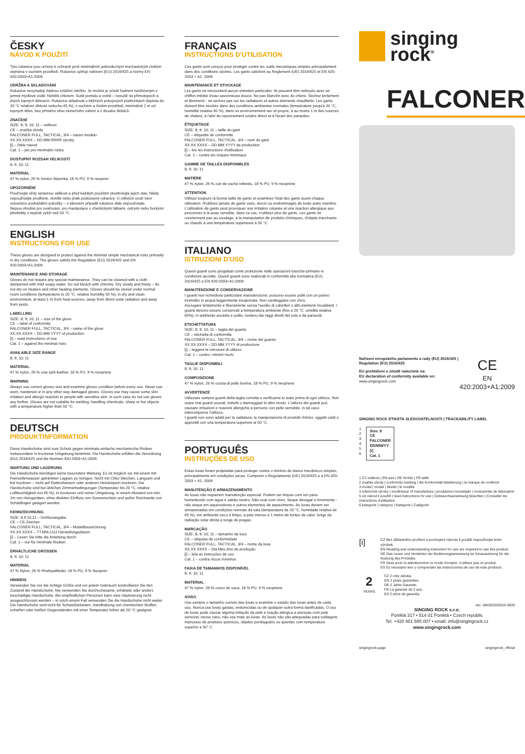ČESKY
NÁVOD K POUŽITÍ
Tyto rukavice jsou určeny k ochraně proti minimálním jednoduchým mechanickým rizikům zejména v suchém prostředí. Rukavice splňují nařízení (EU) 2016/425 a normy EN 420:2003+A1:2009.
ÚDRŽBA A SKLADOVÁNÍ
Rukavice nevyžadují žádnou zvláštní údržbu. Je možné je očistit hadrem navlhčeným v jemné mýdlové vodě. Nebělit chlorem. Sušit pomalu a volně – nesušit na přímotopech a jiných topných tělesech. Rukavice skladovat v běžných pokojových podmínkách (teplota do 20 °C relativní vlhkost vzduchu 65 %), v suchém a čistém prostředí, minimálně 1 m od topných těles, bez přímého vlivu slunečního záření a z dosahu škůdců.
ZNAČENÍ
SIZE: 8; 9; 10; 11 – velikost
CE – značka shody
FALCONER FULL, TACTICAL, 3/4 – název modelu
XX.XX.XXXX – DD.MM.RRRR výroby
[i] – čtěte návod
Cat. 1 – jen pro minimální rizika
DOSTUPNÝ ROZSAH VELIKOSTÍ
8; 9; 10; 11
MATERIÁL
47 % nylon, 26 % hovězí štípenka, 18 % PU, 9 % neopren
UPOZORNĚNÍ
Používejte vždy správnou velikost a před každým použitím zkontrolujte jejich stav. Nikdy nepoužívejte prodřené, ztvrdlé nebo jinak poškozené rukavice. U citlivých osob není vyloučeno podráždění pokožky – v takovém případě rukavice dále nepoužívejte.
Nejsou vhodné pro svařování, pro manipulace s chemickými látkami, ostrými nebo horkými předměty o teplotě vyšší než 50 °C.
ENGLISH
INSTRUCTIONS FOR USE
These gloves are designed to protect against the minimal simple mechanical risks primarily in dry conditions. The gloves satisfy the Regulation (EU) 2016/425 and EN 420:2003+A1:2009.
MAINTENANCE AND STORAGE
Gloves do not require any special maintenance. They can be cleaned with a cloth dampened with mild soapy water. Do not bleach with chlorine. Dry slowly and freely – do not dry on heaters and other heating elements. Gloves should be stored under normal room conditions (temperature to 20 °C, relative humidity 65 %), in dry and clean environment, at least 1 m from heat sources, away from direct solar radiation and away from pests.
LABELLING
SIZE: 8; 9; 10; 11 – size of the glove
CE – label of conformity
FALCONER FULL, TACTICAL, 3/4 – name of the glove
XX.XX.XXXX – DD.MM.YYYY of production
[i] – read instructions of use
Cat. 1 – against the minimal risks
AVAILABLE SIZE RANGE
8; 9; 10; 11
MATERIAL
47 % nylon, 26 % cow split leather, 18 % PU, 9 % neoprene
WARNING
Always use correct gloves size and examine gloves condition before every use. Never use worn, hardened or in any other way damaged gloves. Gloves use may cause some skin irritation and allergic reaction to people with sensitive skin, in such case do not use gloves any further. Gloves are not suitable for welding, handling chemicals, sharp or hot objects with a temperature higher than 50 °C.
DEUTSCH
PRODUKTINFORMATION
Diese Handschuhe sind zum Schutz gegen minimale einfache mechanische Risiken insbesondere in trockener Umgebung bestimmt. Die Handschuhe erfüllen die Verordnung (EU) 2016/425 und die Normen 420:2003+A1:2009.
WARTUNG UND LAGERUNG
Die Handschuhe benötigen keine besondere Wartung. Es ist möglich sie mit einem mit Feinseifenwasser getränkten Lappen zu reinigen. Nicht mit Chlor bleichen. Langsam und frei trocknen – nicht auf Elektroheizern oder anderen Heizkörpern trocknen. Die Handschuhe sind bei üblichen Zimmerbedingungen (Temperatur bis 20 °C, relative Luftfeuchtigkeit von 65 %), in trockener und reiner Umgebung, in einem Abstand von min. 1m von Heizgeräten, ohne direkten Einfluss von Sonnenschein und außer Reichweite von Schädlingen gelagert werden.
KENNZEICHNUNG
SIZE: 8,9,10,11 – Größenangabe
CE – CE-Zeichen
FALCONER FULL, TACTICAL, 3/4 – Modellbezeichnung
XX.XX.XXXX – TT.MM.JJJJ Herstellungsdatum
[i] – Lesen Sie bitte die Anleitung durch
Cat. 1 – nur für minimale Risiken
ERHÄLTLICHE GRÖSSEN
8; 9; 10; 11
MATERIAL
47 % Nylon, 26 % Rindspaltleder, 18 % PU, 9 % Neopren
HINWEIS
Verwenden Sie nur die richtige Größe und vor jedem Gebrauch kontrollieren Sie den Zustand der Handschuhe. Nie verwenden Sie durchscheuerte, erhärtete oder anders beschädigte Handschuhe. Bei empfindlichen Personen kann eine Hautreizung nicht ausgeschlossen werden – in solch einem Fall verwenden Sie die Handschuhe nicht weiter.
Die Handschuhe sind nicht für Schweißarbeiten, Handhabung von chemischen Stoffen, scharfen oder heißen Gegenständen mit einer Temperatur höher als 50 °C geeignet.
FRANÇAIS
INSTRUCTIONS D'UTILISATION
Ces gants sont conçus pour protéger contre les outils mécaniques simples principalement dans des conditions sèches. Les gants satisfont au Règlement (UE) 2016/425 et EN 420: 2003 + A1: 2009.
MAINTENANCE ET STOCKAGE
Les gants ne nécessitent aucun entretien particulier. Ils peuvent être nettoyés avec un chiffon imbibé d'eau savonneuse douce. Ne pas blanchir avec du chlore. Séchez lentement et librement - ne séchez pas sur les radiateurs et autres éléments chauffants. Les gants doivent être stockés dans des conditions ambiantes normales (température jusqu'à 20 °C, humidité relative 65 %), dans un environnement sec et propre, à au moins 1 m des sources de chaleur, à l'abri du rayonnement solaire direct et à l'écart des parasites.
ÉTIQUETAGE
SIZE: 8; 9; 10; 11 – taille du gant
CE – étiquette de conformité
FALCONER FULL, TACTICAL, 3/4 – nom du gant
XX.XX.XXXX – DD.MM.YYYY de production
[i] – lire les instructions d'utilisation
Cat. 1 – contre les risques minimaux
GAMME DE TAILLES DISPONIBLES
8; 9; 10; 11
MATIÈRE
47 % nylon, 26 % cuir de vache refendu, 18 % PU, 9 % néoprène
ATTENTION
Utilisez toujours la bonne taille de gants et examinez l'état des gants avant chaque utilisation. N'utilisez jamais de gants usés, durcis ou endommagés de toute autre manière. L'utilisation de gants peut provoquer une irritation cutanée et une réaction allergique aux personnes à la peau sensible, dans ce cas, n'utilisez plus de gants. Les gants ne conviennent pas au soudage, à la manipulation de produits chimiques, d'objets tranchants ou chauds à une température supérieure à 50 °C.
ITALIANO
ISTRUZIONI D'USO
Questi guanti sono progettati come protezione nelle operazioni basiche-primarie in condizioni asciutte. Questi guanti sono realizzati in conformità alla normativa (EU) 2016/425 e EN 420:2003+A1:2009.
MANUTENZIONE E CONSERVAZIONE
I guanti non richiedono particolare manutenzione; possono essere puliti con un panno inumidito in acqua leggermente insaponata. Non candeggiare con cloro.
Asciugare lentamente e liberamente senza l'ausilio di caloriferi o altri elementi riscaldanti. I guanti devono essere conservati a temperatura ambiente (fino a 20 °C, umidità relativa 65%), in ambiente asciutto e pulito, lontano dai raggi diretti del sole e da parassiti.
ETICHETTATURA
SIZE: 8; 9; 10; 11 – taglia del guanto
CE – etichetta di conformità
FALCONER FULL, TACTICAL, 3/4 – nome del guanto
XX.XX.XXXX – DD.MM.YYYY di produzione
[i] – leggere le istruzioni di utilizzo
Cat. 1 – contro i minimi rischi
TAGLIE DISPONIBILI
8; 9; 10; 11
COMPOSIZIONE
47 % nylon, 26 % crosta di pelle bovina, 18 % PU, 9 % neoprene
AVVERTENZE
Utilizzare sempre guanti della taglia corretta e verificarne lo stato prima di ogni utilizzo. Non usare mai guanti usurati, induriti o danneggiati in altro modo. L'utilizzo dei guanti può causare irritazioni e reazioni allergiche a persone con pelle sensibile, in tal caso interromperne l'utilizzo.
I guanti non sono adatti per la saldatura, la manipolazione di prodotti chimici, oggetti caldi o appuntiti con una temperatura superiore ai 50 °C.
PORTUGUÊS
INSTRUÇÕES DE USO
Estas luvas foram projetadas para proteger contra o mínimo de danos mecânicos simples, principalmente em condições secas. Cumprem o Regulamento (UE) 2016/425 e a EN 420: 2003 + A1: 2009.
MANUTENÇÃO E ARMAZENAMENTO
As luvas não requerem manutenção especial. Podem ser limpas com um pano humedecido com água e sabão neutro. Não usar com cloro. Seque devagar e livremente - não seque em aquecedores e outros elementos de aquecimento. As luvas devem ser armazenadas em condições normais da sala (temperatura de 20 °C, humidade relativa de 65 %), em ambiente seco e limpo, a pelo menos a 1 metro de fontes de calor, longe da radiação solar direta e longe de pragas.
MARCAÇÃO
SIZE: 8; 9; 10; 11 – tamanho da luva
CE – etiqueta de conformidade
FALCONER FULL, TACTICAL, 3/4 – nome da luva
XX.XX.XXXX – Dia.Mes.Ano de produção
[i] – leia as instruções de uso
Cat. 1 – contra riscos mínimos
FAIXA DE TAMANHOS DISPONÍVEL
8; 9; 10; 11
MATERIAL
47 % nylon, 26 % couro de vaca, 18 % PU, 9 % neoprene
AVISO
Use sempre o tamanho correto das luvas e examine o estado das luvas antes de cada uso. Nunca use luvas gastas, endurecidas ou de qualquer outra forma danificadas. O uso de luvas pode causar alguma irritação da pele e reação alérgica a pessoas com pele sensível; nesse caso, não use mais as luvas. As luvas não são adequadas para soldagem, manuseio de produtos químicos, objetos pontiagudos ou quentes com temperatura superior a 50° C.
singing
rock<sup>®</sup>
FALCONER
Nařízení evropského parlamentu a rady (EU) 2016/425 | Regulation (EU) 2016/425
EU prohlášení o shodě naleznete na:
EU declaration of conformity available on:
www.singingrock.com
CE
EN 420:2003+A1:2009
SINGING ROCK ETIKETA SLEDOVATELNOSTI | TRACEABILITY LABEL
1
2
3
4
5
6
Size: 8
CE
FALCONER
DD/MM/YY
[i]
Cat. 1
1 CZ velikost | EN size | DE Größe | FR taille
2 značka shody | conformity marking | die Konformität Markierung | la marque de confirmit
3 model | model | Model | le modèle
4 měsíc/rok výroby | month/year of manufacture | produkzion monat/jahr | mois/année de fabrication
5 viz návod k použití | read instructions for use | Gebrauchsanweisung beachten | Consulter les instructions d'utilisation
6 kategorie | category | Kategorie | Catégorie
[i]
CZ Bez důkladného pročtení a pochopení návodu k použití nepoužívejte tento výrobek.
EN Reading and understanding instruction for use are required to use this product.
DE Das Lesen und Verstehen der Bedienungsanweisung ist Voraussetzung für die Nutzung des Produkts.
FR Sans avoir lu attentivement ce mode d'emploi, n'utilisez pas ce produit.
ES Es necesario leer y comprender las instrucciones de uso de este producto.
2
YEARS
CZ 2 roky záruka.
EN 2 years guarantee.
DE 2 Jahre Garantie.
FR La garantie de 2 ans.
ES 2 años de garantía.
ver. 16K002202610 0820
SINGING ROCK s.r.o.
Poniklá 317 • 514 01 Poniklá • Czech republic
Tel. +420 481 585 007 • email: info@singingrock.cz
www.singingrock.com
singingrock.page singingrock_official